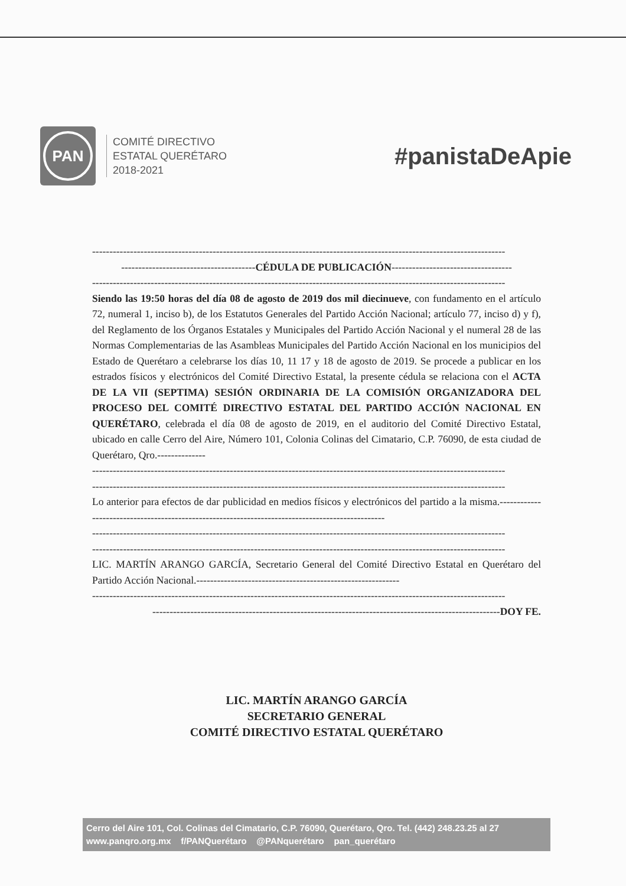PAN
COMITÉ DIRECTIVO
ESTATAL QUERÉTARO
2018-2021
#panistaDeApie
------------------------------------------------------------------------------------------------------------------------
---------------------------------------CÉDULA DE PUBLICACIÓN-----------------------------------
------------------------------------------------------------------------------------------------------------------------
Siendo las 19:50 horas del día 08 de agosto de 2019 dos mil diecinueve, con fundamento en el artículo 72, numeral 1, inciso b), de los Estatutos Generales del Partido Acción Nacional; artículo 77, inciso d) y f), del Reglamento de los Órganos Estatales y Municipales del Partido Acción Nacional y el numeral 28 de las Normas Complementarias de las Asambleas Municipales del Partido Acción Nacional en los municipios del Estado de Querétaro a celebrarse los días 10, 11 17 y 18 de agosto de 2019. Se procede a publicar en los estrados físicos y electrónicos del Comité Directivo Estatal, la presente cédula se relaciona con el ACTA DE LA VII (SEPTIMA) SESIÓN ORDINARIA DE LA COMISIÓN ORGANIZADORA DEL PROCESO DEL COMITÉ DIRECTIVO ESTATAL DEL PARTIDO ACCIÓN NACIONAL EN QUERÉTARO, celebrada el día 08 de agosto de 2019, en el auditorio del Comité Directivo Estatal, ubicado en calle Cerro del Aire, Número 101, Colonia Colinas del Cimatario, C.P. 76090, de esta ciudad de Querétaro, Qro.--------------
------------------------------------------------------------------------------------------------------------------------
------------------------------------------------------------------------------------------------------------------------
Lo anterior para efectos de dar publicidad en medios físicos y electrónicos del partido a la misma.-------------------------------------------------------------------------------------------------
------------------------------------------------------------------------------------------------------------------------
------------------------------------------------------------------------------------------------------------------------
LIC. MARTÍN ARANGO GARCÍA, Secretario General del Comité Directivo Estatal en Querétaro del Partido Acción Nacional.-----------------------------------------------------------
------------------------------------------------------------------------------------------------------------------------
-----------------------------------------------------------------------------------------------------DOY FE.
LIC. MARTÍN ARANGO GARCÍA
SECRETARIO GENERAL
COMITÉ DIRECTIVO ESTATAL QUERÉTARO
Cerro del Aire 101, Col. Colinas del Cimatario, C.P. 76090, Querétaro, Qro. Tel. (442) 248.23.25 al 27
www.panqro.org.mx f/PANQuerétaro @PANquerétaro pan_querétaro